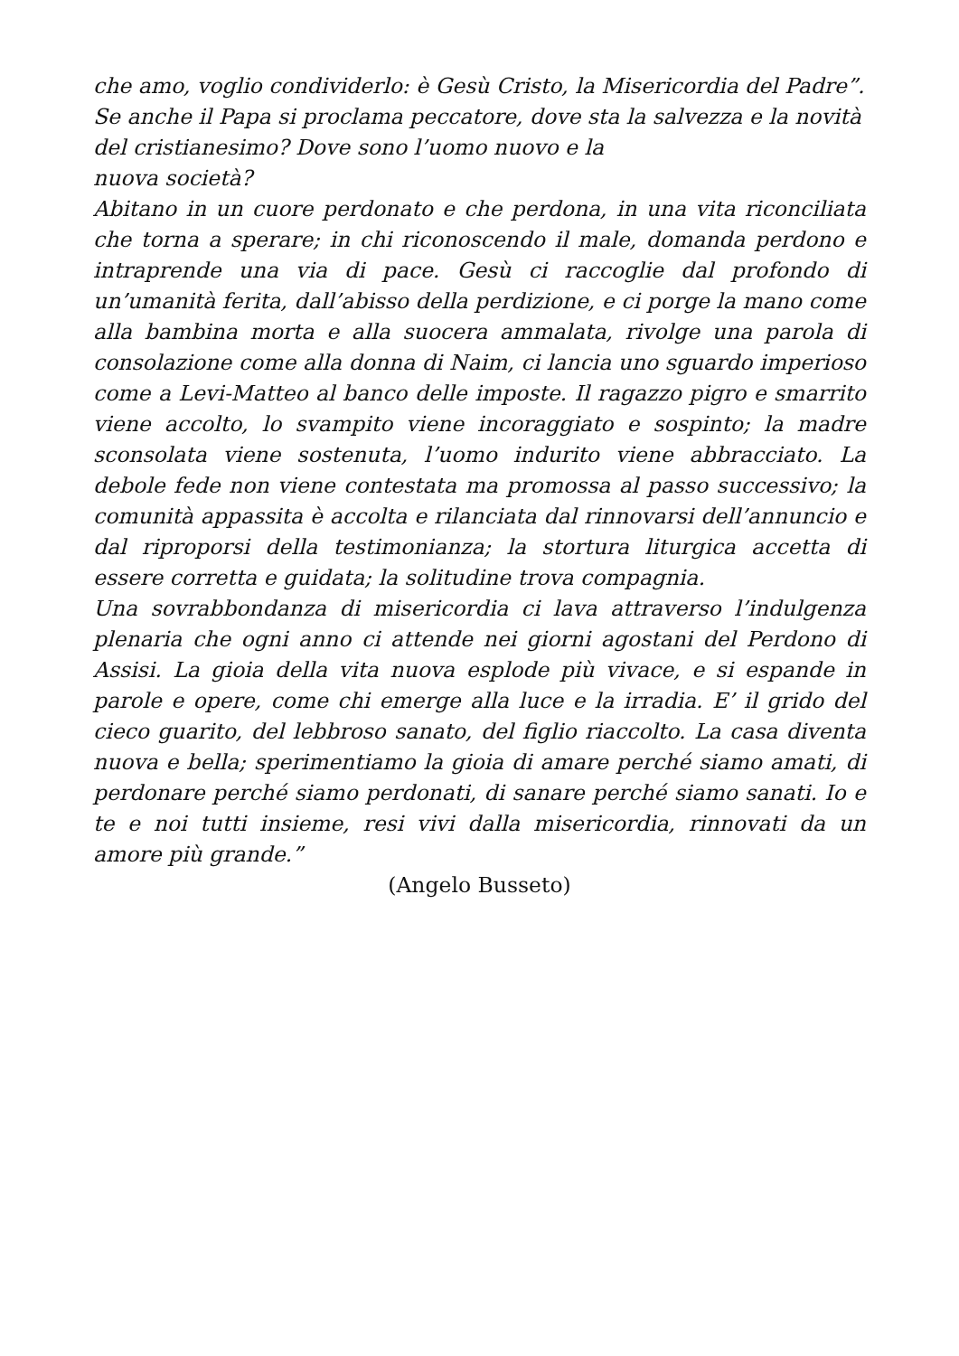che amo, voglio condividerlo: è Gesù Cristo, la Misericordia del Padre”.
Se anche il Papa si proclama peccatore, dove sta la salvezza e la novità del cristianesimo? Dove sono l’uomo nuovo e la
nuova società?
Abitano in un cuore perdonato e che perdona, in una vita riconciliata che torna a sperare; in chi riconoscendo il male, domanda perdono e intraprende una via di pace. Gesù ci raccoglie dal profondo di un’umanità ferita, dall’abisso della perdizione, e ci porge la mano come alla bambina morta e alla suocera ammalata, rivolge una parola di consolazione come alla donna di Naim, ci lancia uno sguardo imperioso come a Levi-Matteo al banco delle imposte. Il ragazzo pigro e smarrito viene accolto, lo svampito viene incoraggiato e sospinto; la madre sconsolata viene sostenuta, l’uomo indurito viene abbracciato. La debole fede non viene contestata ma promossa al passo successivo; la comunità appassita è accolta e rilanciata dal rinnovarsi dell’annuncio e dal riproporsi della testimonianza; la stortura liturgica accetta di essere corretta e guidata; la solitudine trova compagnia.
Una sovrabbondanza di misericordia ci lava attraverso l’indulgenza plenaria che ogni anno ci attende nei giorni agostani del Perdono di Assisi. La gioia della vita nuova esplode più vivace, e si espande in parole e opere, come chi emerge alla luce e la irradia. E’ il grido del cieco guarito, del lebbroso sanato, del figlio riaccolto. La casa diventa nuova e bella; sperimentiamo la gioia di amare perché siamo amati, di perdonare perché siamo perdonati, di sanare perché siamo sanati. Io e te e noi tutti insieme, resi vivi dalla misericordia, rinnovati da un amore più grande.”
(Angelo Busseto)